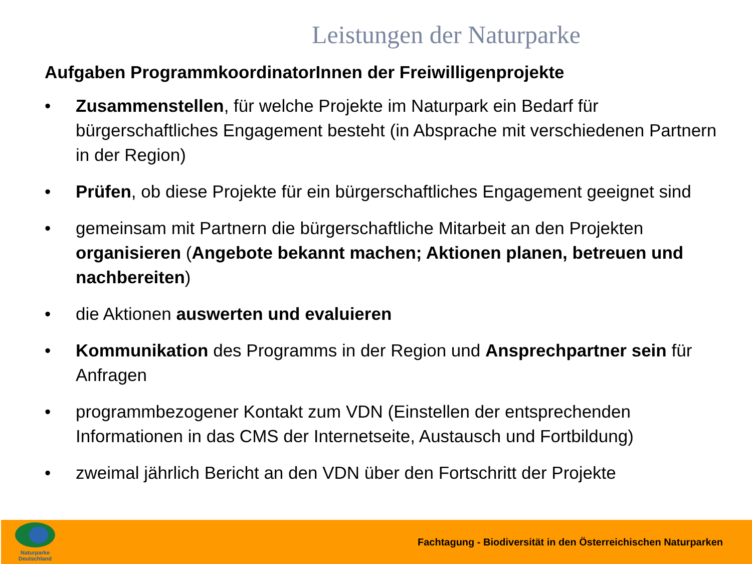Leistungen der Naturparke
Aufgaben ProgrammkoordinatorInnen der Freiwilligenprojekte
• Zusammenstellen, für welche Projekte im Naturpark ein Bedarf für bürgerschaftliches Engagement besteht (in Absprache mit verschiedenen Partnern in der Region)
• Prüfen, ob diese Projekte für ein bürgerschaftliches Engagement geeignet sind
• gemeinsam mit Partnern die bürgerschaftliche Mitarbeit an den Projekten organisieren (Angebote bekannt machen; Aktionen planen, betreuen und nachbereiten)
• die Aktionen auswerten und evaluieren
• Kommunikation des Programms in der Region und Ansprechpartner sein für Anfragen
• programmbezogener Kontakt zum VDN (Einstellen der entsprechenden Informationen in das CMS der Internetseite, Austausch und Fortbildung)
• zweimal jährlich Bericht an den VDN über den Fortschritt der Projekte
Naturparke
Deutschland
Fachtagung - Biodiversität in den Österreichischen Naturparken